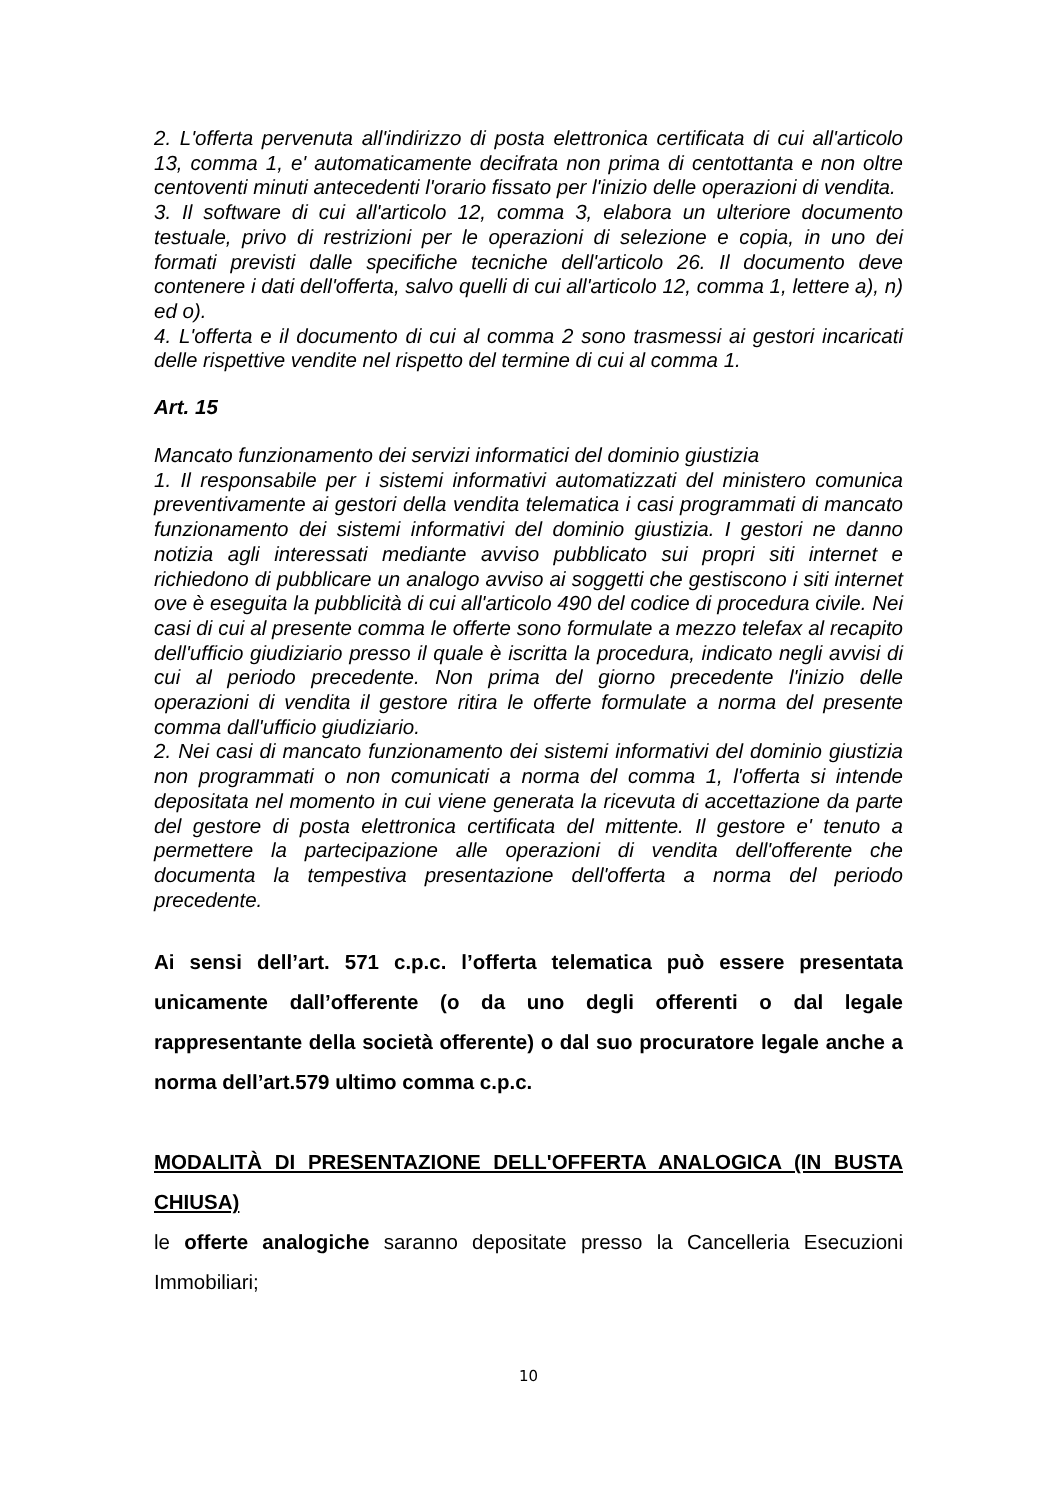2. L'offerta pervenuta all'indirizzo di posta elettronica certificata di cui all'articolo 13, comma 1, e' automaticamente decifrata non prima di centottanta e non oltre centoventi minuti antecedenti l'orario fissato per l'inizio delle operazioni di vendita.
3. Il software di cui all'articolo 12, comma 3, elabora un ulteriore documento testuale, privo di restrizioni per le operazioni di selezione e copia, in uno dei formati previsti dalle specifiche tecniche dell'articolo 26. Il documento deve contenere i dati dell'offerta, salvo quelli di cui all'articolo 12, comma 1, lettere a), n) ed o).
4. L'offerta e il documento di cui al comma 2 sono trasmessi ai gestori incaricati delle rispettive vendite nel rispetto del termine di cui al comma 1.
Art. 15
Mancato funzionamento dei servizi informatici del dominio giustizia
1. Il responsabile per i sistemi informativi automatizzati del ministero comunica preventivamente ai gestori della vendita telematica i casi programmati di mancato funzionamento dei sistemi informativi del dominio giustizia. I gestori ne danno notizia agli interessati mediante avviso pubblicato sui propri siti internet e richiedono di pubblicare un analogo avviso ai soggetti che gestiscono i siti internet ove è eseguita la pubblicità di cui all'articolo 490 del codice di procedura civile. Nei casi di cui al presente comma le offerte sono formulate a mezzo telefax al recapito dell'ufficio giudiziario presso il quale è iscritta la procedura, indicato negli avvisi di cui al periodo precedente. Non prima del giorno precedente l'inizio delle operazioni di vendita il gestore ritira le offerte formulate a norma del presente comma dall'ufficio giudiziario.
2. Nei casi di mancato funzionamento dei sistemi informativi del dominio giustizia non programmati o non comunicati a norma del comma 1, l'offerta si intende depositata nel momento in cui viene generata la ricevuta di accettazione da parte del gestore di posta elettronica certificata del mittente. Il gestore e' tenuto a permettere la partecipazione alle operazioni di vendita dell'offerente che documenta la tempestiva presentazione dell'offerta a norma del periodo precedente.
Ai sensi dell’art. 571 c.p.c. l’offerta telematica può essere presentata unicamente dall’offerente (o da uno degli offerenti o dal legale rappresentante della società offerente) o dal suo procuratore legale anche a norma dell’art.579 ultimo comma c.p.c.
MODALITÀ DI PRESENTAZIONE DELL'OFFERTA ANALOGICA (IN BUSTA CHIUSA)
le offerte analogiche saranno depositate presso la Cancelleria Esecuzioni Immobiliari;
10